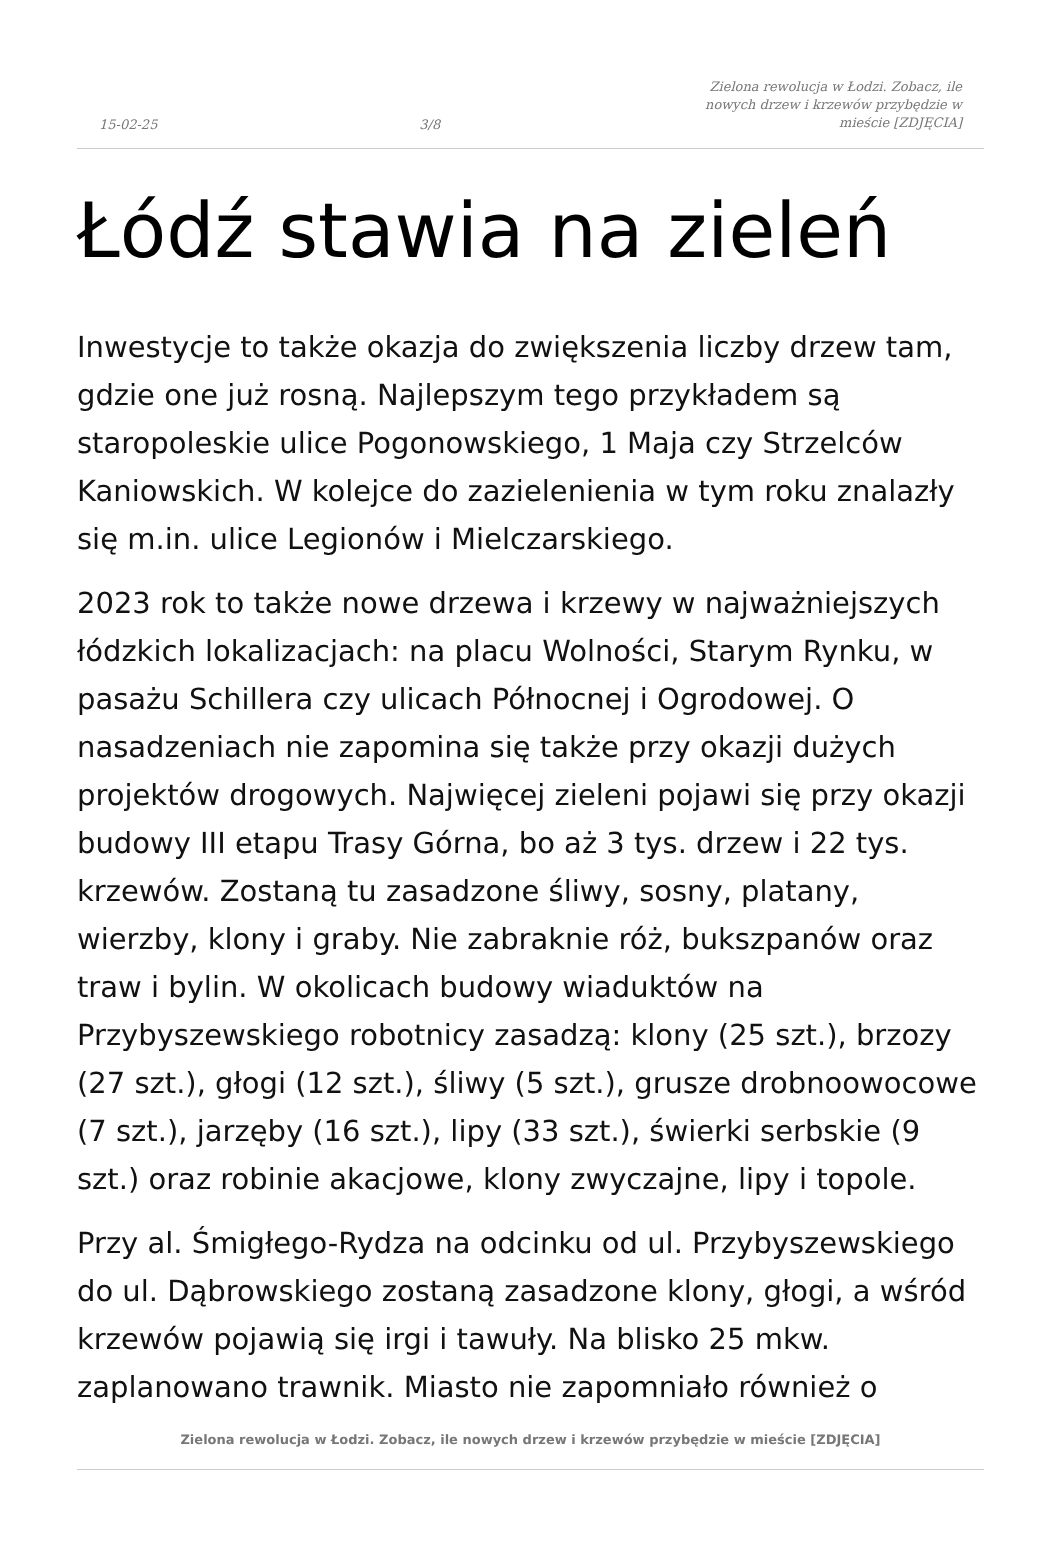15-02-25 3/8 Zielona rewolucja w Łodzi. Zobacz, ile nowych drzew i krzewów przybędzie w mieście [ZDJĘCIA]
Łódź stawia na zieleń
Inwestycje to także okazja do zwiększenia liczby drzew tam, gdzie one już rosną. Najlepszym tego przykładem są staropoleskie ulice Pogonowskiego, 1 Maja czy Strzelców Kaniowskich. W kolejce do zazielenienia w tym roku znalazły się m.in. ulice Legionów i Mielczarskiego.
2023 rok to także nowe drzewa i krzewy w najważniejszych łódzkich lokalizacjach: na placu Wolności, Starym Rynku, w pasażu Schillera czy ulicach Północnej i Ogrodowej. O nasadzeniach nie zapomina się także przy okazji dużych projektów drogowych. Najwięcej zieleni pojawi się przy okazji budowy III etapu Trasy Górna, bo aż 3 tys. drzew i 22 tys. krzewów. Zostaną tu zasadzone śliwy, sosny, platany, wierzby, klony i graby. Nie zabraknie róż, bukszpanów oraz traw i bylin. W okolicach budowy wiaduktów na Przybyszewskiego robotnicy zasadzą: klony (25 szt.), brzozy (27 szt.), głogi (12 szt.), śliwy (5 szt.), grusze drobnoowocowe (7 szt.), jarzęby (16 szt.), lipy (33 szt.), świerki serbskie (9 szt.) oraz robinie akacjowe, klony zwyczajne, lipy i topole.
Przy al. Śmigłego-Rydza na odcinku od ul. Przybyszewskiego do ul. Dąbrowskiego zostaną zasadzone klony, głogi, a wśród krzewów pojawią się irgi i tawuły. Na blisko 25 mkw. zaplanowano trawnik. Miasto nie zapomniało również o
Zielona rewolucja w Łodzi. Zobacz, ile nowych drzew i krzewów przybędzie w mieście [ZDJĘCIA]